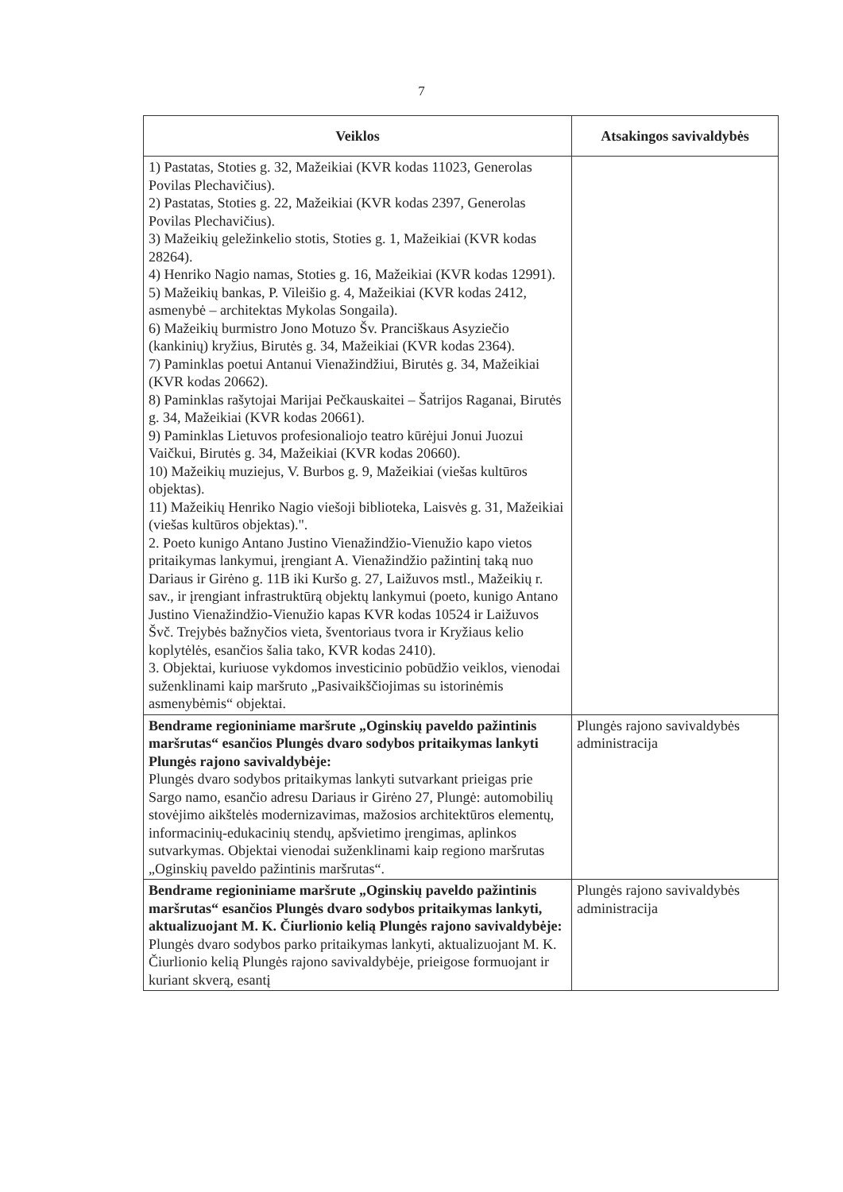7
| Veiklos | Atsakingos savivaldybės |
| --- | --- |
| 1) Pastatas, Stoties g. 32, Mažeikiai (KVR kodas 11023, Generolas Povilas Plechavičius). 2) Pastatas, Stoties g. 22, Mažeikiai (KVR kodas 2397, Generolas Povilas Plechavičius). 3) Mažeikių geležinkelio stotis, Stoties g. 1, Mažeikiai (KVR kodas 28264). 4) Henriko Nagio namas, Stoties g. 16, Mažeikiai (KVR kodas 12991). 5) Mažeikių bankas, P. Vileišio g. 4, Mažeikiai (KVR kodas 2412, asmenybė – architektas Mykolas Songaila). 6) Mažeikių burmistro Jono Motuzo Šv. Pranciškaus Asyziečio (kankinių) kryžius, Birutės g. 34, Mažeikiai (KVR kodas 2364). 7) Paminklas poetui Antanui Vienažindžiui, Birutės g. 34, Mažeikiai (KVR kodas 20662). 8) Paminklas rašytojai Marijai Pečkauskaitei – Šatrijos Raganai, Birutės g. 34, Mažeikiai (KVR kodas 20661). 9) Paminklas Lietuvos profesionaliojo teatro kūrėjui Jonui Juozui Vaičkui, Birutės g. 34, Mažeikiai (KVR kodas 20660). 10) Mažeikių muziejus, V. Burbos g. 9, Mažeikiai (viešas kultūros objektas). 11) Mažeikių Henriko Nagio viešoji biblioteka, Laisvės g. 31, Mažeikiai (viešas kultūros objektas).". 2. Poeto kunigo Antano Justino Vienažindžio-Vienužio kapo vietos pritaikymas lankymui, įrengiant A. Vienažindžio pažintinį taką nuo Dariaus ir Girėno g. 11B iki Kuršo g. 27, Laižuvos mstl., Mažeikių r. sav., ir įrengiant infrastruktūrą objektų lankymui (poeto, kunigo Antano Justino Vienažindžio-Vienužio kapas KVR kodas 10524 ir Laižuvos Švč. Trejybės bažnyčios vieta, šventoriaus tvora ir Kryžiaus kelio koplytėlės, esančios šalia tako, KVR kodas 2410). 3. Objektai, kuriuose vykdomos investicinio pobūdžio veiklos, vienodai suženklinami kaip maršruto „Pasivaikščiojimas su istorinėmis asmenybėmis“ objektai. | |
| Bendrame regioniniame maršrute „Oginskių paveldo pažintinis maršrutas“ esančios Plungės dvaro sodybos pritaikymas lankyti Plungės rajono savivaldybėje: Plungės dvaro sodybos pritaikymas lankyti sutvarkant prieigas prie Sargo namo, esančio adresu Dariaus ir Girėno 27, Plungė: automobilių stovėjimo aikštelės modernizavimas, mažosios architektūros elementų, informacinių-edukacinių stendų, apšvietimo įrengimas, aplinkos sutvarkymas. Objektai vienodai suženklinami kaip regiono maršrutas „Oginskių paveldo pažintinis maršrutas“. | Plungės rajono savivaldybės administracija |
| Bendrame regioniniame maršrute „Oginskių paveldo pažintinis maršrutas“ esančios Plungės dvaro sodybos pritaikymas lankyti, aktualizuojant M. K. Čiurlionio kelią Plungės rajono savivaldybėje: Plungės dvaro sodybos parko pritaikymas lankyti, aktualizuojant M. K. Čiurlionio kelią Plungės rajono savivaldybėje, prieigose formuojant ir kuriant skverą, esantį | Plungės rajono savivaldybės administracija |